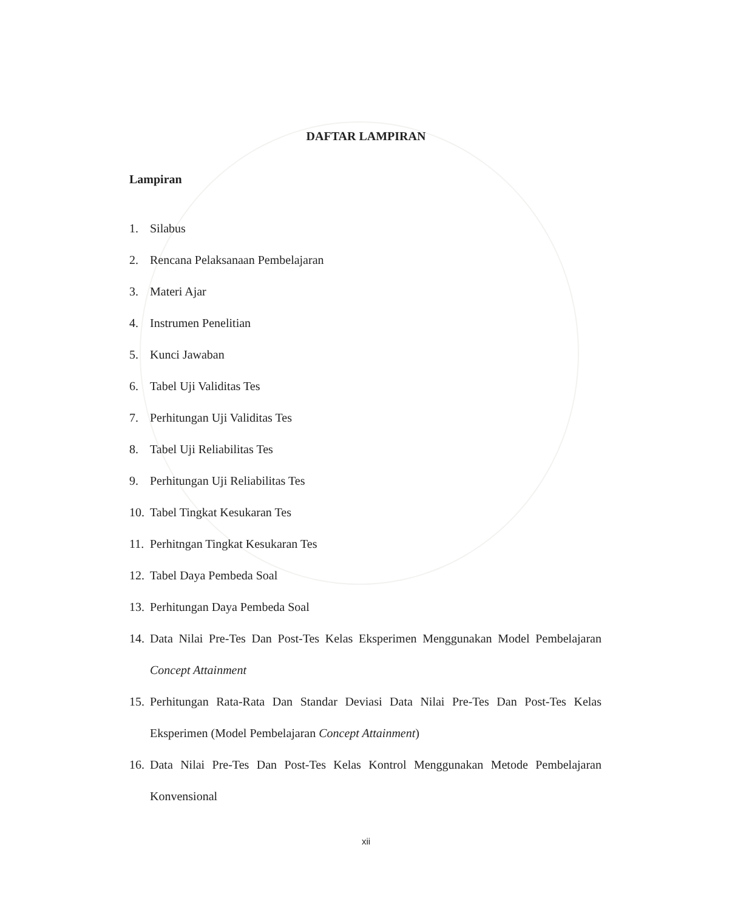DAFTAR LAMPIRAN
Lampiran
1. Silabus
2. Rencana Pelaksanaan Pembelajaran
3. Materi Ajar
4. Instrumen Penelitian
5. Kunci Jawaban
6. Tabel Uji Validitas Tes
7. Perhitungan Uji Validitas Tes
8. Tabel Uji Reliabilitas Tes
9. Perhitungan Uji Reliabilitas Tes
10. Tabel Tingkat Kesukaran Tes
11. Perhitngan Tingkat Kesukaran Tes
12. Tabel Daya Pembeda Soal
13. Perhitungan Daya Pembeda Soal
14. Data Nilai Pre-Tes Dan Post-Tes Kelas Eksperimen Menggunakan Model Pembelajaran Concept Attainment
15. Perhitungan Rata-Rata Dan Standar Deviasi Data Nilai Pre-Tes Dan Post-Tes Kelas Eksperimen (Model Pembelajaran Concept Attainment)
16. Data Nilai Pre-Tes Dan Post-Tes Kelas Kontrol Menggunakan Metode Pembelajaran Konvensional
xii